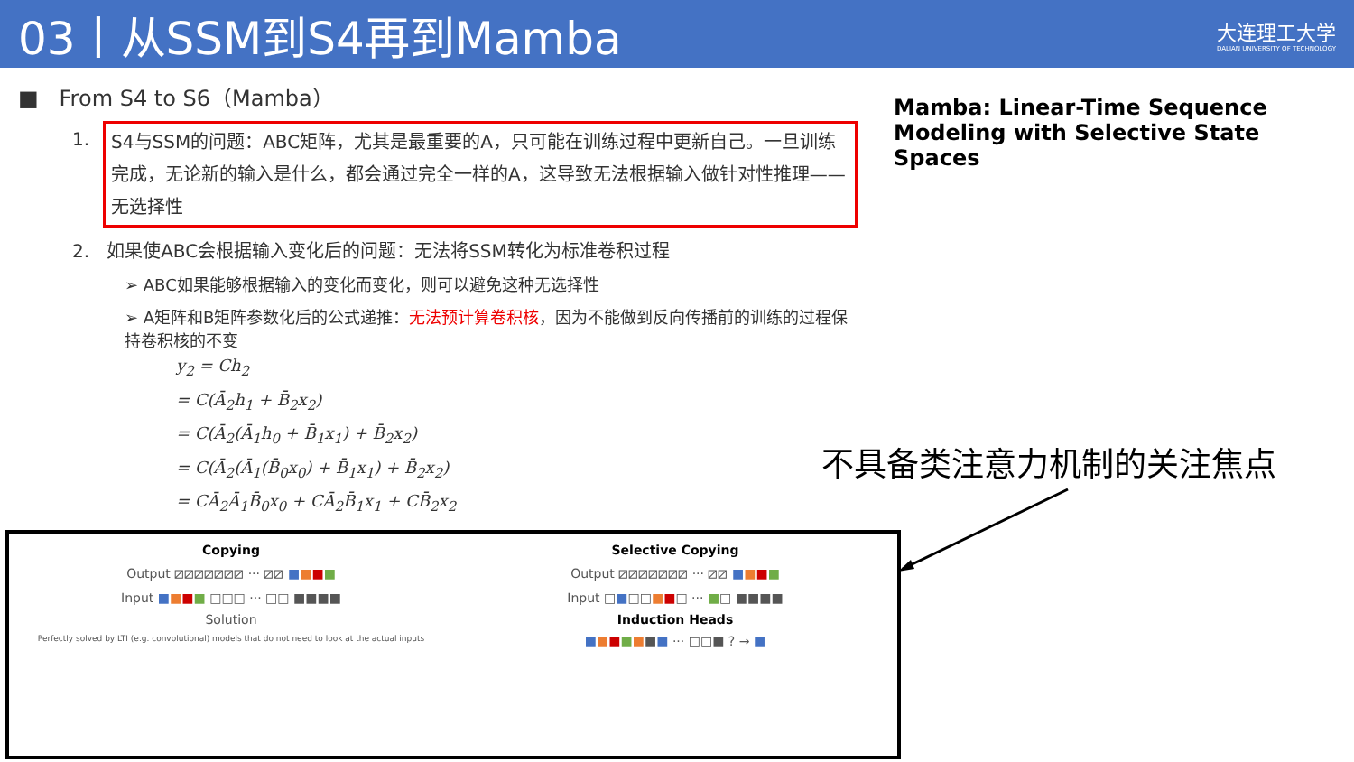03丨从SSM到S4再到Mamba
大连理工大学
DALIAN UNIVERSITY OF TECHNOLOGY
■ From S4 to S6（Mamba）
1.
S4与SSM的问题：ABC矩阵，尤其是最重要的A，只可能在训练过程中更新自己。一旦训练完成，无论新的输入是什么，都会通过完全一样的A，这导致无法根据输入做针对性推理——无选择性
2. 如果使ABC会根据输入变化后的问题：无法将SSM转化为标准卷积过程
➢ ABC如果能够根据输入的变化而变化，则可以避免这种无选择性
➢ A矩阵和B矩阵参数化后的公式递推：无法预计算卷积核，因为不能做到反向传播前的训练的过程保持卷积核的不变
y<sub>2</sub> = Ch<sub>2</sub>
= C(Ā<sub>2</sub>h<sub>1</sub> + B̄<sub>2</sub>x<sub>2</sub>)
= C(Ā<sub>2</sub>(Ā<sub>1</sub>h<sub>0</sub> + B̄<sub>1</sub>x<sub>1</sub>) + B̄<sub>2</sub>x<sub>2</sub>)
= C(Ā<sub>2</sub>(Ā<sub>1</sub>(B̄<sub>0</sub>x<sub>0</sub>) + B̄<sub>1</sub>x<sub>1</sub>) + B̄<sub>2</sub>x<sub>2</sub>)
= CĀ<sub>2</sub>Ā<sub>1</sub>B̄<sub>0</sub>x<sub>0</sub> + CĀ<sub>2</sub>B̄<sub>1</sub>x<sub>1</sub> + CB̄<sub>2</sub>x<sub>2</sub>
Mamba: Linear-Time Sequence Modeling with Selective State Spaces
不具备类注意力机制的关注焦点
Copying
Output ⧄⧄⧄⧄⧄⧄⧄ ··· ⧄⧄ ■■■■
Input ■■■■ □□□ ··· □□ ■■■■
Solution
Perfectly solved by LTI (e.g. convolutional) models that do not need to look at the actual inputs
Selective Copying
Output ⧄⧄⧄⧄⧄⧄⧄ ··· ⧄⧄ ■■■■
Input □■□□■■□ ··· ■□ ■■■■
Induction Heads
■■■■■■■ ··· □□■ ? → ■